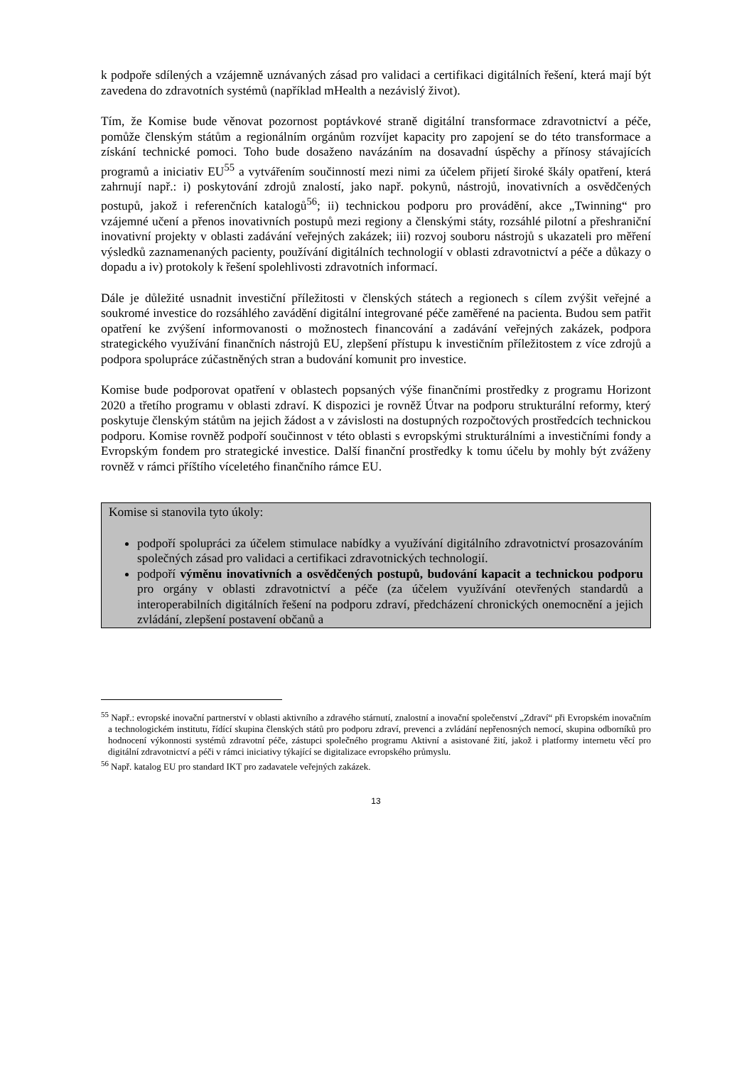k podpoře sdílených a vzájemně uznávaných zásad pro validaci a certifikaci digitálních řešení, která mají být zavedena do zdravotních systémů (například mHealth a nezávislý život).
Tím, že Komise bude věnovat pozornost poptávkové straně digitální transformace zdravotnictví a péče, pomůže členským státům a regionálním orgánům rozvíjet kapacity pro zapojení se do této transformace a získání technické pomoci. Toho bude dosaženo navázáním na dosavadní úspěchy a přínosy stávajících programů a iniciativ EU<sup>55</sup> a vytvářením součinností mezi nimi za účelem přijetí široké škály opatření, která zahrnují např.: i) poskytování zdrojů znalostí, jako např. pokynů, nástrojů, inovativních a osvědčených postupů, jakož i referenčních katalogů<sup>56</sup>; ii) technickou podporu pro provádění, akce „Twinning“ pro vzájemné učení a přenos inovativních postupů mezi regiony a členskými státy, rozsáhlé pilotní a přeshraniční inovativní projekty v oblasti zadávání veřejných zakázek; iii) rozvoj souboru nástrojů s ukazateli pro měření výsledků zaznamenaných pacienty, používání digitálních technologií v oblasti zdravotnictví a péče a důkazy o dopadu a iv) protokoly k řešení spolehlivosti zdravotních informací.
Dále je důležité usnadnit investiční příležitosti v členských státech a regionech s cílem zvýšit veřejné a soukromé investice do rozsáhlého zavádění digitální integrované péče zaměřené na pacienta. Budou sem patřit opatření ke zvýšení informovanosti o možnostech financování a zadávání veřejných zakázek, podpora strategického využívání finančních nástrojů EU, zlepšení přístupu k investičním příležitostem z více zdrojů a podpora spolupráce zúčastněných stran a budování komunit pro investice.
Komise bude podporovat opatření v oblastech popsaných výše finančními prostředky z programu Horizont 2020 a třetího programu v oblasti zdraví. K dispozici je rovněž Útvar na podporu strukturální reformy, který poskytuje členským státům na jejich žádost a v závislosti na dostupných rozpočtových prostředcích technickou podporu. Komise rovněž podpoří součinnost v této oblasti s evropskými strukturálními a investičními fondy a Evropským fondem pro strategické investice. Další finanční prostředky k tomu účelu by mohly být zváženy rovněž v rámci příštího víceletého finančního rámce EU.
Komise si stanovila tyto úkoly:
podpoří spolupráci za účelem stimulace nabídky a využívání digitálního zdravotnictví prosazováním společných zásad pro validaci a certifikaci zdravotnických technologií.
podpoří výměnu inovativních a osvědčených postupů, budování kapacit a technickou podporu pro orgány v oblasti zdravotnictví a péče (za účelem využívání otevřených standardů a interoperabilních digitálních řešení na podporu zdraví, předcházení chronických onemocnění a jejich zvládání, zlepšení postavení občanů a
<sup>55</sup> Např.: evropské inovační partnerství v oblasti aktivního a zdravého stárnutí, znalostní a inovační společenství „Zdraví“ při Evropském inovačním a technologickém institutu, řídící skupina členských států pro podporu zdraví, prevenci a zvládání nepřenosných nemocí, skupina odborníků pro hodnocení výkonnosti systémů zdravotní péče, zástupci společného programu Aktivní a asistované žití, jakož i platformy internetu věcí pro digitální zdravotnictví a péči v rámci iniciativy týkající se digitalizace evropského průmyslu.
<sup>56</sup> Např. katalog EU pro standard IKT pro zadavatele veřejných zakázek.
13